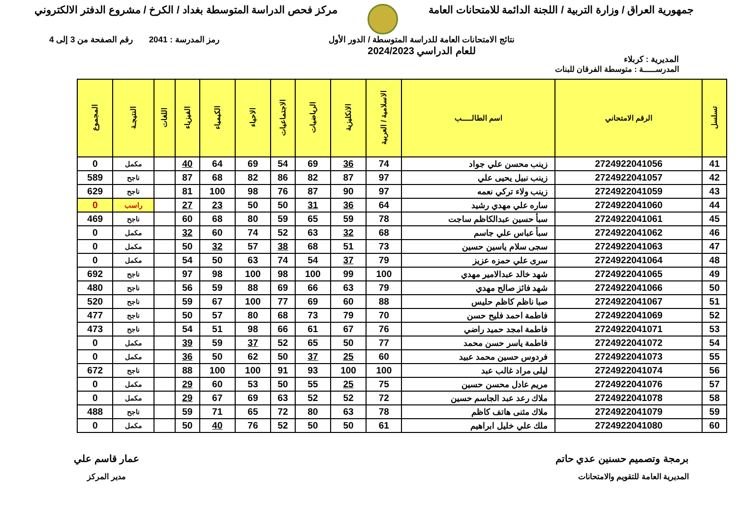جمهورية العراق / وزارة التربية / اللجنة الدائمة للامتحانات العامة
مركز فحص الدراسة المتوسطة بغداد / الكرخ / مشروع الدفتر الالكتروني
المديرية : كربلاء
نتائج الامتحانات العامة للدراسة المتوسطة / الدور الأول
للعام الدراسي 2024/2023
رمز المدرسة : 2041 رقم الصفحة من 3 إلى 4
المدرســـــة : متوسطة الفرقان للبنات
| تسلسل | الرقم الامتحاني | اسم الطالـــــب | الاسلامية / العربية | الانكليزية | الرياضيات | الاجتماعيات | الاحياء | الكيمياء | الفيزياء | اللغات | النتيجـة | المجموع |
| --- | --- | --- | --- | --- | --- | --- | --- | --- | --- | --- | --- | --- |
| 41 | 2724922041056 | زينب محسن علي جواد | 74 | 36 | 69 | 54 | 69 | 64 | 40 | | مكمل | 0 |
| 42 | 2724922041057 | زينب نبيل يحيى علي | 97 | 87 | 82 | 86 | 82 | 68 | 87 | | ناجح | 589 |
| 43 | 2724922041059 | زينب ولاء تركي نعمه | 97 | 90 | 87 | 76 | 98 | 100 | 81 | | ناجح | 629 |
| 44 | 2724922041060 | ساره علي مهدي رشيد | 64 | 36 | 31 | 50 | 50 | 23 | 27 | | راسب | 0 |
| 45 | 2724922041061 | سبأ حسين عبدالكاظم ساجت | 78 | 59 | 65 | 59 | 80 | 68 | 60 | | ناجح | 469 |
| 46 | 2724922041062 | سبأ عباس علي جاسم | 68 | 32 | 63 | 52 | 74 | 60 | 32 | | مكمل | 0 |
| 47 | 2724922041063 | سجى سلام ياسين حسين | 73 | 51 | 68 | 38 | 57 | 32 | 50 | | مكمل | 0 |
| 48 | 2724922041064 | سرى علي حمزه عزيز | 79 | 37 | 54 | 74 | 63 | 50 | 54 | | مكمل | 0 |
| 49 | 2724922041065 | شهد خالد عبدالامير مهدي | 100 | 99 | 100 | 98 | 100 | 98 | 97 | | ناجح | 692 |
| 50 | 2724922041066 | شهد فائز صالح مهدي | 79 | 63 | 66 | 69 | 88 | 59 | 56 | | ناجح | 480 |
| 51 | 2724922041067 | صبا ناظم كاظم حليس | 88 | 60 | 69 | 77 | 100 | 67 | 59 | | ناجح | 520 |
| 52 | 2724922041069 | فاطمة احمد فليح حسن | 70 | 79 | 73 | 68 | 80 | 57 | 50 | | ناجح | 477 |
| 53 | 2724922041071 | فاطمة امجد حميد راضي | 76 | 67 | 61 | 66 | 98 | 51 | 54 | | ناجح | 473 |
| 54 | 2724922041072 | فاطمة ياسر حسن محمد | 77 | 50 | 65 | 52 | 37 | 59 | 39 | | مكمل | 0 |
| 55 | 2724922041073 | فردوس حسين محمد عبيد | 60 | 25 | 37 | 50 | 62 | 50 | 36 | | مكمل | 0 |
| 56 | 2724922041074 | ليلى مراد غالب عبد | 100 | 100 | 93 | 91 | 100 | 100 | 88 | | ناجح | 672 |
| 57 | 2724922041076 | مريم عادل محسن حسين | 75 | 25 | 55 | 50 | 53 | 60 | 29 | | مكمل | 0 |
| 58 | 2724922041078 | ملاك رعد عبد الجاسم حسين | 72 | 52 | 52 | 63 | 69 | 67 | 29 | | مكمل | 0 |
| 59 | 2724922041079 | ملاك مثنى هاتف كاظم | 78 | 63 | 80 | 72 | 65 | 71 | 59 | | ناجح | 488 |
| 60 | 2724922041080 | ملك علي خليل ابراهيم | 61 | 50 | 50 | 52 | 76 | 40 | 50 | | مكمل | 0 |
برمجة وتصميم حسنين عدي حاتم
المديرية العامة للتقويم والامتحانات
عمار قاسم علي
مدير المركز